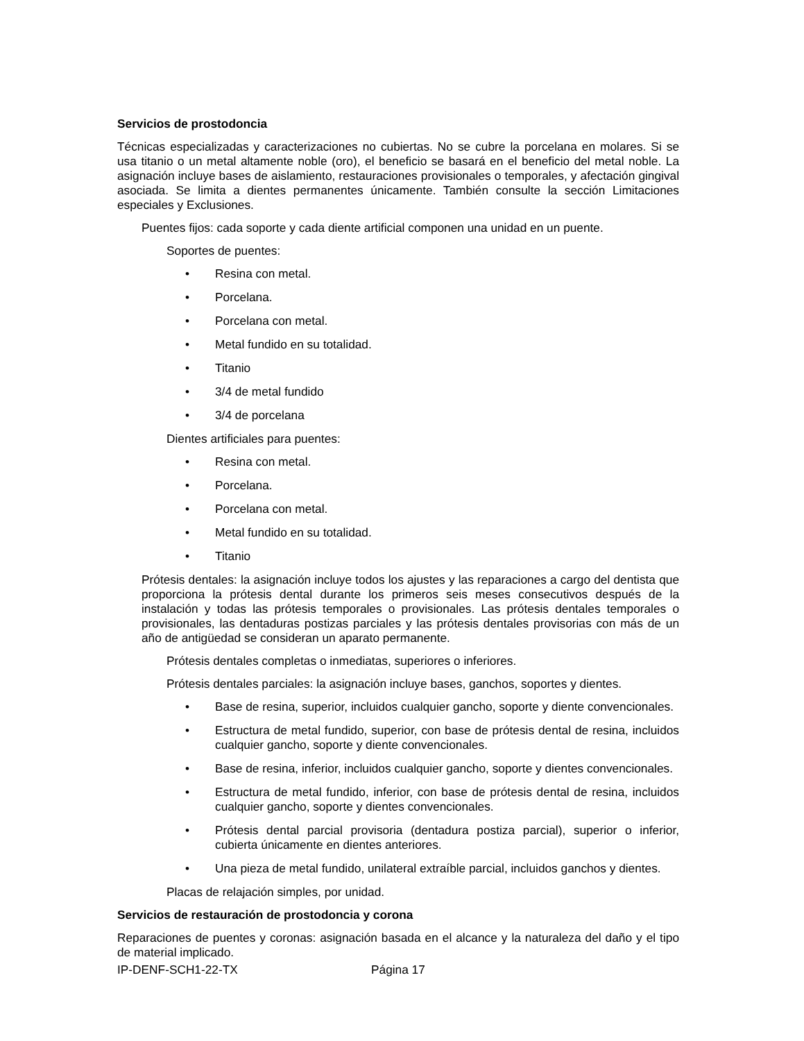Servicios de prostodoncia
Técnicas especializadas y caracterizaciones no cubiertas. No se cubre la porcelana en molares. Si se usa titanio o un metal altamente noble (oro), el beneficio se basará en el beneficio del metal noble. La asignación incluye bases de aislamiento, restauraciones provisionales o temporales, y afectación gingival asociada. Se limita a dientes permanentes únicamente. También consulte la sección Limitaciones especiales y Exclusiones.
Puentes fijos: cada soporte y cada diente artificial componen una unidad en un puente.
Soportes de puentes:
• Resina con metal.
• Porcelana.
• Porcelana con metal.
• Metal fundido en su totalidad.
• Titanio
• 3/4 de metal fundido
• 3/4 de porcelana
Dientes artificiales para puentes:
• Resina con metal.
• Porcelana.
• Porcelana con metal.
• Metal fundido en su totalidad.
• Titanio
Prótesis dentales: la asignación incluye todos los ajustes y las reparaciones a cargo del dentista que proporciona la prótesis dental durante los primeros seis meses consecutivos después de la instalación y todas las prótesis temporales o provisionales. Las prótesis dentales temporales o provisionales, las dentaduras postizas parciales y las prótesis dentales provisorias con más de un año de antigüedad se consideran un aparato permanente.
Prótesis dentales completas o inmediatas, superiores o inferiores.
Prótesis dentales parciales: la asignación incluye bases, ganchos, soportes y dientes.
• Base de resina, superior, incluidos cualquier gancho, soporte y diente convencionales.
• Estructura de metal fundido, superior, con base de prótesis dental de resina, incluidos cualquier gancho, soporte y diente convencionales.
• Base de resina, inferior, incluidos cualquier gancho, soporte y dientes convencionales.
• Estructura de metal fundido, inferior, con base de prótesis dental de resina, incluidos cualquier gancho, soporte y dientes convencionales.
• Prótesis dental parcial provisoria (dentadura postiza parcial), superior o inferior, cubierta únicamente en dientes anteriores.
• Una pieza de metal fundido, unilateral extraíble parcial, incluidos ganchos y dientes.
Placas de relajación simples, por unidad.
Servicios de restauración de prostodoncia y corona
Reparaciones de puentes y coronas: asignación basada en el alcance y la naturaleza del daño y el tipo de material implicado.
IP-DENF-SCH1-22-TX Página 17